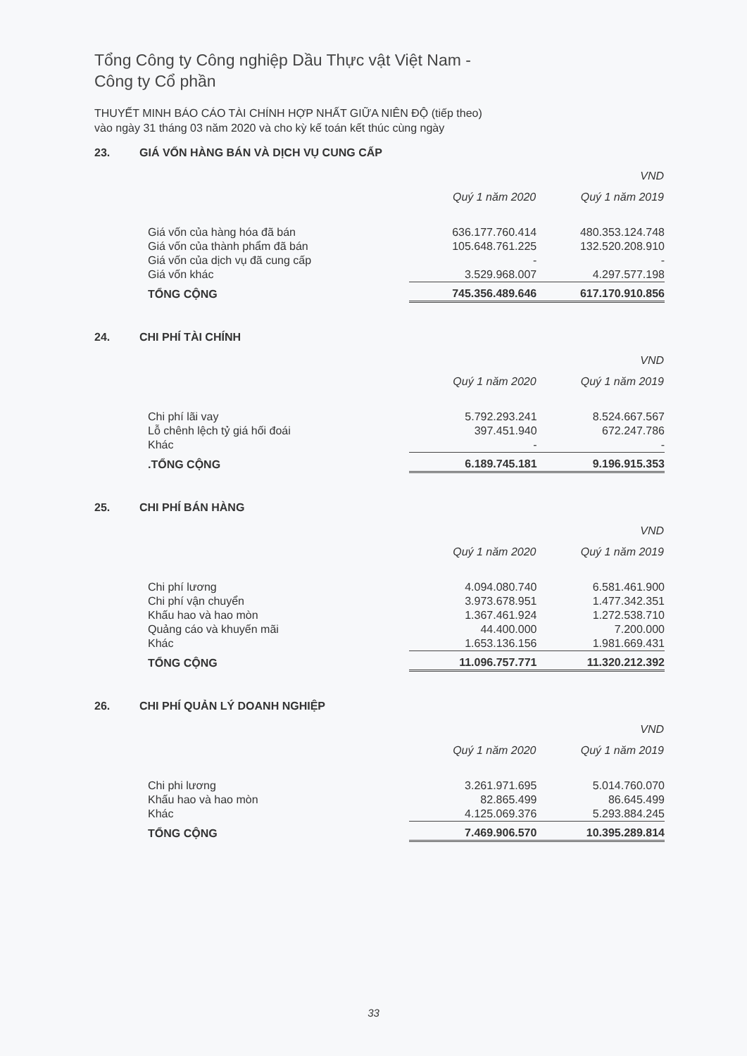Tổng Công ty Công nghiệp Dầu Thực vật Việt Nam -
Công ty Cổ phần
THUYẾT MINH BÁO CÁO TÀI CHÍNH HỢP NHẤT GIỮA NIÊN ĐỘ (tiếp theo)
vào ngày 31 tháng 03 năm 2020 và cho kỳ kế toán kết thúc cùng ngày
23. GIÁ VỐN HÀNG BÁN VÀ DỊCH VỤ CUNG CẤP
| | | VND |
| | Quý 1 năm 2020 | Quý 1 năm 2019 |
| Giá vốn của hàng hóa đã bán | 636.177.760.414 | 480.353.124.748 |
| Giá vốn của thành phẩm đã bán | 105.648.761.225 | 132.520.208.910 |
| Giá vốn của dịch vụ đã cung cấp | - | - |
| Giá vốn khác | 3.529.968.007 | 4.297.577.198 |
| TỔNG CỘNG | 745.356.489.646 | 617.170.910.856 |
24. CHI PHÍ TÀI CHÍNH
| | | VND |
| | Quý 1 năm 2020 | Quý 1 năm 2019 |
| Chi phí lãi vay | 5.792.293.241 | 8.524.667.567 |
| Lỗ chênh lệch tỷ giá hối đoái | 397.451.940 | 672.247.786 |
| Khác | - | - |
| .TỔNG CỘNG | 6.189.745.181 | 9.196.915.353 |
25. CHI PHÍ BÁN HÀNG
| | | VND |
| | Quý 1 năm 2020 | Quý 1 năm 2019 |
| Chi phí lương | 4.094.080.740 | 6.581.461.900 |
| Chi phí vận chuyển | 3.973.678.951 | 1.477.342.351 |
| Khấu hao và hao mòn | 1.367.461.924 | 1.272.538.710 |
| Quảng cáo và khuyến mãi | 44.400.000 | 7.200.000 |
| Khác | 1.653.136.156 | 1.981.669.431 |
| TỔNG CỘNG | 11.096.757.771 | 11.320.212.392 |
26. CHI PHÍ QUẢN LÝ DOANH NGHIỆP
| | | VND |
| | Quý 1 năm 2020 | Quý 1 năm 2019 |
| Chi phi lương | 3.261.971.695 | 5.014.760.070 |
| Khấu hao và hao mòn | 82.865.499 | 86.645.499 |
| Khác | 4.125.069.376 | 5.293.884.245 |
| TỔNG CỘNG | 7.469.906.570 | 10.395.289.814 |
33